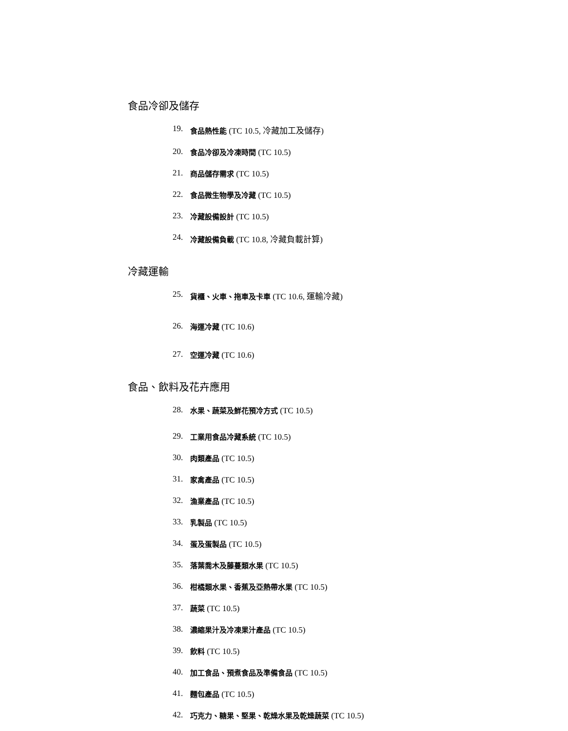食品冷卻及儲存
19. 食品熱性能 (TC 10.5, 冷藏加工及儲存)
20. 食品冷卻及冷凍時間 (TC 10.5)
21. 商品儲存需求 (TC 10.5)
22. 食品微生物學及冷藏 (TC 10.5)
23. 冷藏設備設計 (TC 10.5)
24. 冷藏設備負載 (TC 10.8, 冷藏負載計算)
冷藏運輸
25. 貨櫃、火車、拖車及卡車 (TC 10.6, 運輸冷藏)
26. 海運冷藏 (TC 10.6)
27. 空運冷藏 (TC 10.6)
食品、飲料及花卉應用
28. 水果、蔬菜及鮮花預冷方式 (TC 10.5)
29. 工業用食品冷藏系統 (TC 10.5)
30. 肉類產品 (TC 10.5)
31. 家禽產品 (TC 10.5)
32. 漁業產品 (TC 10.5)
33. 乳製品 (TC 10.5)
34. 蛋及蛋製品 (TC 10.5)
35. 落葉喬木及藤蔓類水果 (TC 10.5)
36. 柑橘類水果、香蕉及亞熱帶水果 (TC 10.5)
37. 蔬菜 (TC 10.5)
38. 濃縮果汁及冷凍果汁產品 (TC 10.5)
39. 飲料 (TC 10.5)
40. 加工食品、預煮食品及準備食品 (TC 10.5)
41. 麵包產品 (TC 10.5)
42. 巧克力、糖果、堅果、乾燥水果及乾燥蔬菜 (TC 10.5)